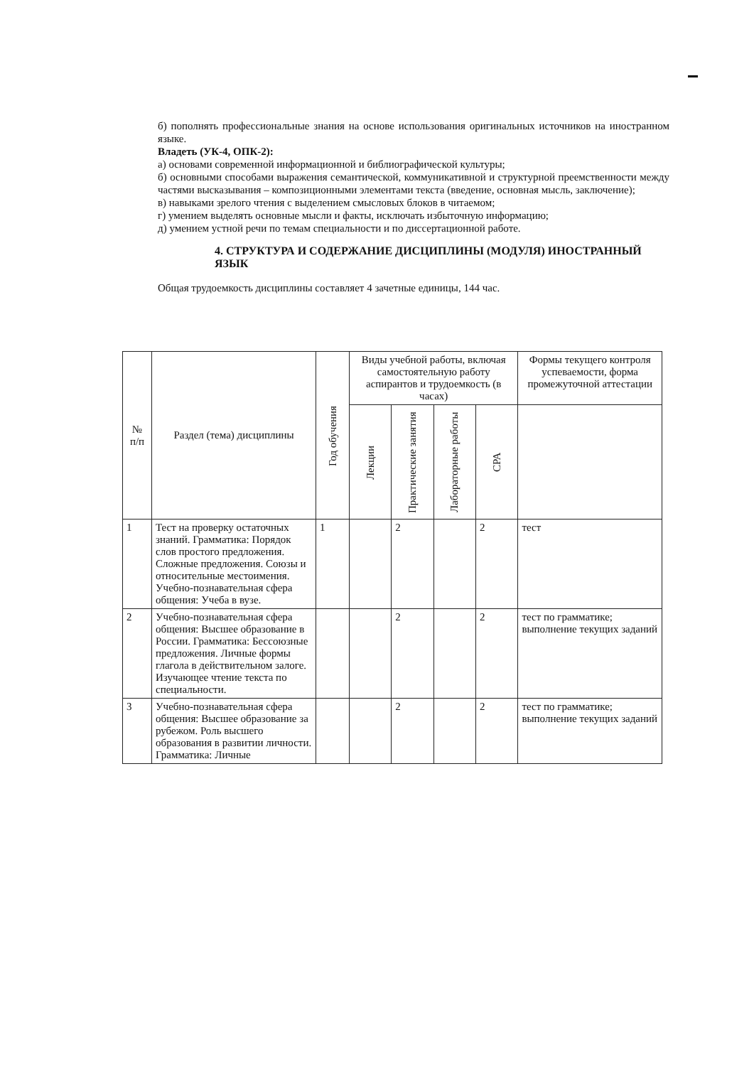б) пополнять профессиональные знания на основе использования оригинальных источников на иностранном языке.
Владеть (УК-4, ОПК-2):
а) основами современной информационной и библиографической культуры;
б) основными способами выражения семантической, коммуникативной и структурной преемственности между частями высказывания – композиционными элементами текста (введение, основная мысль, заключение);
в) навыками зрелого чтения с выделением смысловых блоков в читаемом;
г) умением выделять основные мысли и факты, исключать избыточную информацию;
д) умением устной речи по темам специальности и по диссертационной работе.
4. СТРУКТУРА И СОДЕРЖАНИЕ ДИСЦИПЛИНЫ (МОДУЛЯ) ИНОСТРАННЫЙ ЯЗЫК
Общая трудоемкость дисциплины составляет 4 зачетные единицы, 144 час.
| № п/п | Раздел (тема) дисциплины | Год обучения | Виды учебной работы, включая самостоятельную работу аспирантов и трудоемкость (в часах) | | | | Формы текущего контроля успеваемости, форма промежуточной аттестации |
| --- | --- | --- | --- | --- | --- | --- | --- |
| | | | Лекции | Практические занятия | Лабораторные работы | СРА | |
| 1 | Тест на проверку остаточных знаний. Грамматика: Порядок слов простого предложения. Сложные предложения. Союзы и относительные местоимения. Учебно-познавательная сфера общения: Учеба в вузе. | 1 | | 2 | | 2 | тест |
| 2 | Учебно-познавательная сфера общения: Высшее образование в России. Грамматика: Бессоюзные предложения. Личные формы глагола в действительном залоге. Изучающее чтение текста по специальности. | | | 2 | | 2 | тест по грамматике; выполнение текущих заданий |
| 3 | Учебно-познавательная сфера общения: Высшее образование за рубежом. Роль высшего образования в развитии личности. Грамматика: Личные | | | 2 | | 2 | тест по грамматике; выполнение текущих заданий |